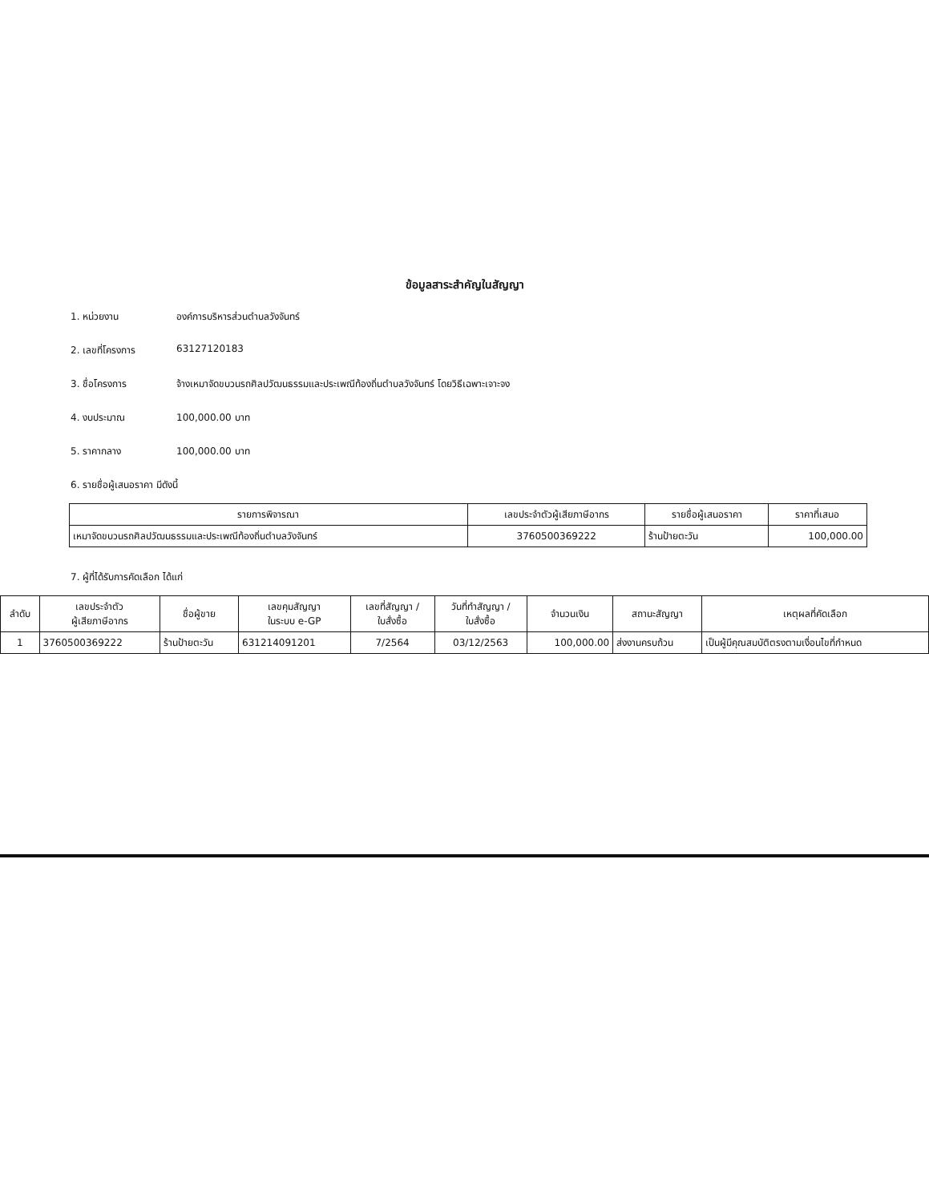ข้อมูลสาระสำคัญในสัญญา
1. หน่วยงาน องค์การบริหารส่วนตำบลวังจันทร์
2. เลขที่โครงการ 63127120183
3. ชื่อโครงการ จ้างเหมาจัดขบวนรถศิลปวัฒนธรรมและประเพณีท้องถิ่นตำบลวังจันทร์ โดยวิธีเฉพาะเจาะจง
4. งบประมาณ 100,000.00 บาท
5. ราคากลาง 100,000.00 บาท
6. รายชื่อผู้เสนอราคา มีดังนี้
| รายการพิจารณา | เลขประจำตัวผู้เสียภาษีอากร | รายชื่อผู้เสนอราคา | ราคาที่เสนอ |
| --- | --- | --- | --- |
| เหมาจัดขบวนรถศิลปวัฒนธรรมและประเพณีท้องถิ่นตำบลวังจันทร์ | 3760500369222 | ร้านป้ายตะวัน | 100,000.00 |
7. ผู้ที่ได้รับการคัดเลือก ได้แก่
| ลำดับ | เลขประจำตัว ผู้เสียภาษีอากร | ชื่อผู้ขาย | เลขคุมสัญญา ในระบบ e-GP | เลขที่สัญญา / ใบสั่งซื้อ | วันที่ทำสัญญา / ใบสั่งซื้อ | จำนวนเงิน | สถานะสัญญา | เหตุผลที่คัดเลือก |
| --- | --- | --- | --- | --- | --- | --- | --- | --- |
| 1 | 3760500369222 | ร้านป้ายตะวัน | 631214091201 | 7/2564 | 03/12/2563 | 100,000.00 | ส่งงานครบถ้วน | เป็นผู้มีคุณสมบัติตรงตามเงื่อนไขที่กำหนด |